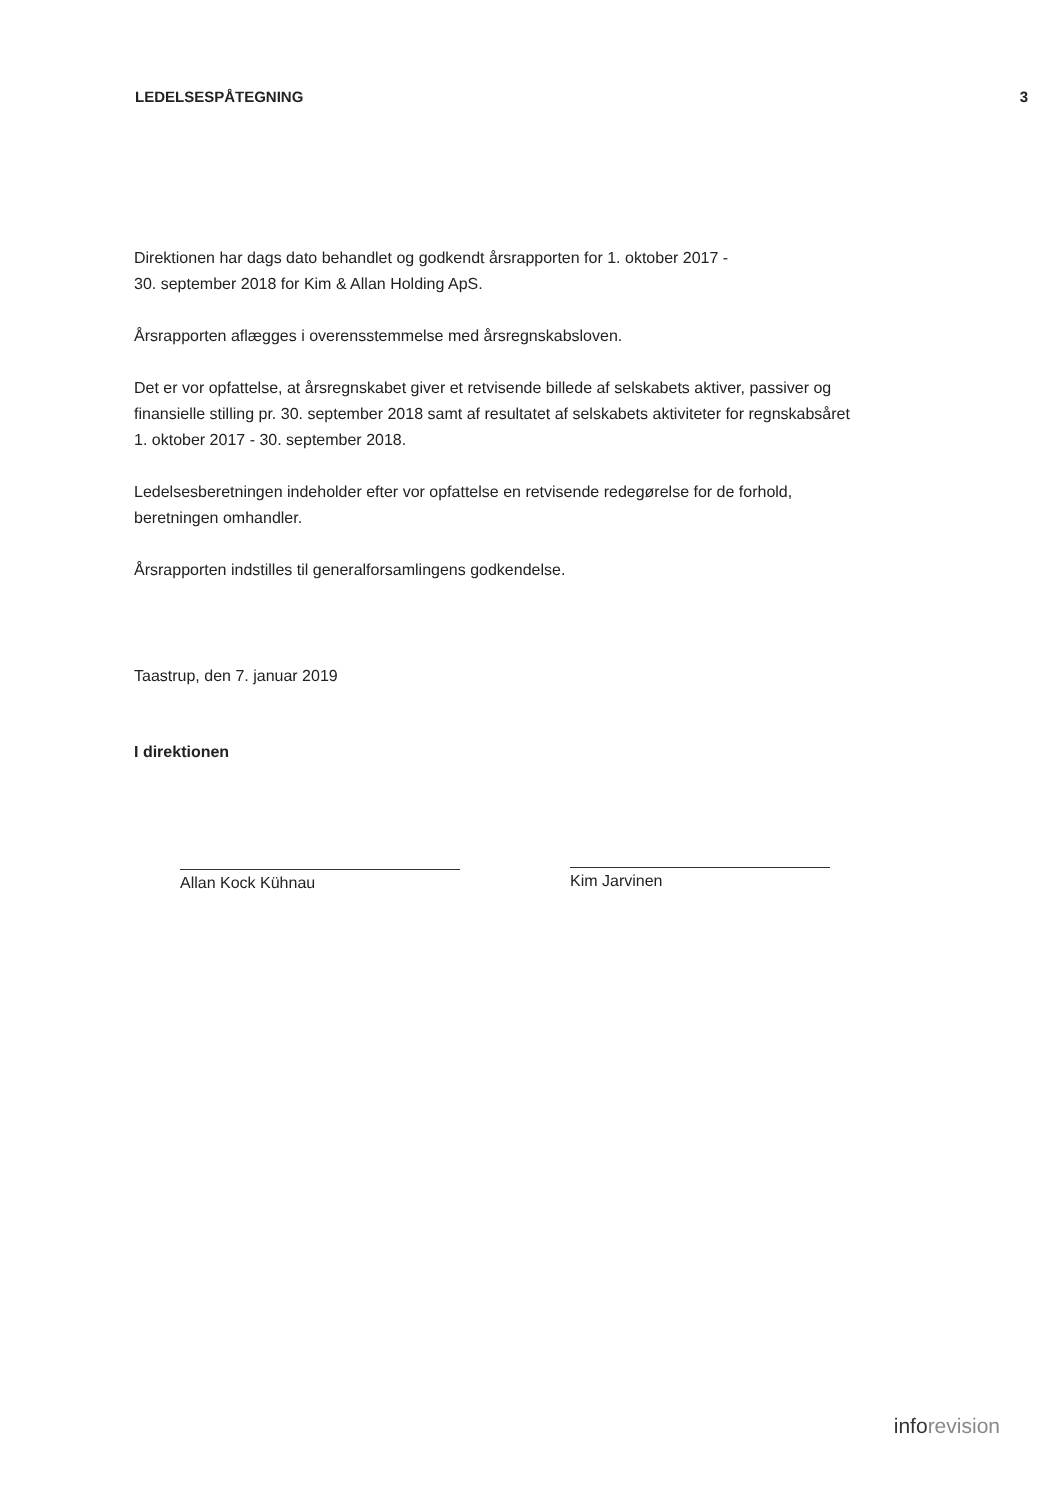LEDELSESPÅTEGNING 3
Direktionen har dags dato behandlet og godkendt årsrapporten for 1. oktober 2017 -
30. september 2018 for Kim & Allan Holding ApS.
Årsrapporten aflægges i overensstemmelse med årsregnskabsloven.
Det er vor opfattelse, at årsregnskabet giver et retvisende billede af selskabets aktiver, passiver og finansielle stilling pr. 30. september 2018 samt af resultatet af selskabets aktiviteter for regnskabsåret 1. oktober 2017 - 30. september 2018.
Ledelsesberetningen indeholder efter vor opfattelse en retvisende redegørelse for de forhold, beretningen omhandler.
Årsrapporten indstilles til generalforsamlingens godkendelse.
Taastrup, den 7. januar 2019
I direktionen
Allan Kock Kühnau Kim Jarvinen
inforevision